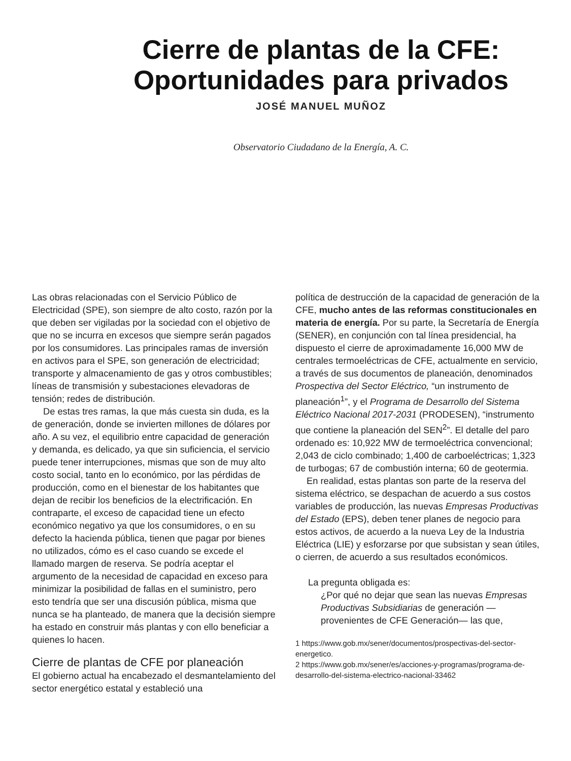Cierre de plantas de la CFE:
Oportunidades para privados
JOSÉ MANUEL MUÑOZ
Observatorio Ciudadano de la Energía, A. C.
Las obras relacionadas con el Servicio Público de Electricidad (SPE), son siempre de alto costo, razón por la que deben ser vigiladas por la sociedad con el objetivo de que no se incurra en excesos que siempre serán pagados por los consumidores. Las principales ramas de inversión en activos para el SPE, son generación de electricidad; transporte y almacenamiento de gas y otros combustibles; líneas de transmisión y subestaciones elevadoras de tensión; redes de distribución.
De estas tres ramas, la que más cuesta sin duda, es la de generación, donde se invierten millones de dólares por año. A su vez, el equilibrio entre capacidad de generación y demanda, es delicado, ya que sin suficiencia, el servicio puede tener interrupciones, mismas que son de muy alto costo social, tanto en lo económico, por las pérdidas de producción, como en el bienestar de los habitantes que dejan de recibir los beneficios de la electrificación. En contraparte, el exceso de capacidad tiene un efecto económico negativo ya que los consumidores, o en su defecto la hacienda pública, tienen que pagar por bienes no utilizados, cómo es el caso cuando se excede el llamado margen de reserva. Se podría aceptar el argumento de la necesidad de capacidad en exceso para minimizar la posibilidad de fallas en el suministro, pero esto tendría que ser una discusión pública, misma que nunca se ha planteado, de manera que la decisión siempre ha estado en construir más plantas y con ello beneficiar a quienes lo hacen.
Cierre de plantas de CFE por planeación
El gobierno actual ha encabezado el desmantelamiento del sector energético estatal y estableció una
política de destrucción de la capacidad de generación de la CFE, mucho antes de las reformas constitucionales en materia de energía. Por su parte, la Secretaría de Energía (SENER), en conjunción con tal línea presidencial, ha dispuesto el cierre de aproximadamente 16,000 MW de centrales termoeléctricas de CFE, actualmente en servicio, a través de sus documentos de planeación, denominados Prospectiva del Sector Eléctrico, “un instrumento de planeación<sup>1</sup>”, y el Programa de Desarrollo del Sistema Eléctrico Nacional 2017-2031 (PRODESEN), “instrumento que contiene la planeación del SEN<sup>2</sup>”. El detalle del paro ordenado es: 10,922 MW de termoeléctrica convencional; 2,043 de ciclo combinado; 1,400 de carboeléctricas; 1,323 de turbogas; 67 de combustión interna; 60 de geotermia.
En realidad, estas plantas son parte de la reserva del sistema eléctrico, se despachan de acuerdo a sus costos variables de producción, las nuevas Empresas Productivas del Estado (EPS), deben tener planes de negocio para estos activos, de acuerdo a la nueva Ley de la Industria Eléctrica (LIE) y esforzarse por que subsistan y sean útiles, o cierren, de acuerdo a sus resultados económicos.
La pregunta obligada es:
¿Por qué no dejar que sean las nuevas Empresas Productivas Subsidiarias de generación —provenientes de CFE Generación— las que,
1 https://www.gob.mx/sener/documentos/prospectivas-del-sector-energetico.
2 https://www.gob.mx/sener/es/acciones-y-programas/programa-de-desarrollo-del-sistema-electrico-nacional-33462